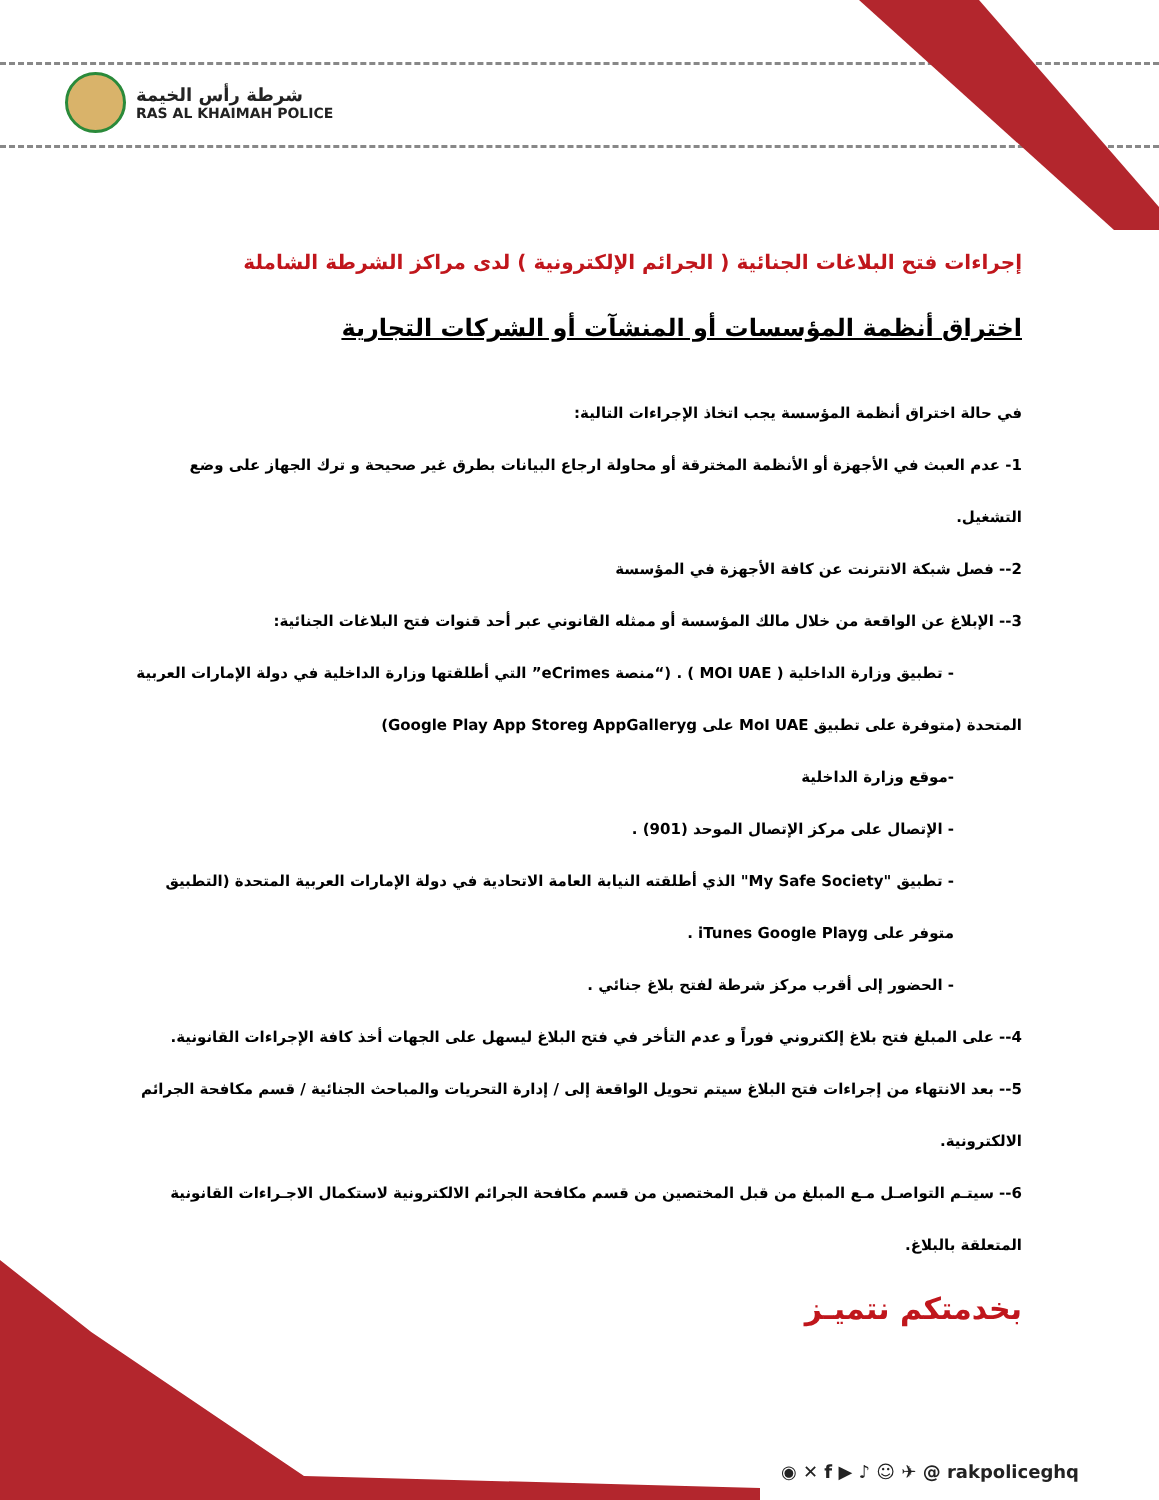شرطة رأس الخيمة
RAS AL KHAIMAH POLICE
إجراءات فتح البلاغات الجنائية ( الجرائم الإلكترونية ) لدى مراكز الشرطة الشاملة
اختراق أنظمة المؤسسات أو المنشآت أو الشركات التجارية
في حالة اختراق أنظمة المؤسسة يجب اتخاذ الإجراءات التالية:
1- عدم العبث في الأجهزة أو الأنظمة المخترقة أو محاولة ارجاع البيانات بطرق غير صحيحة و ترك الجهاز على وضع التشغيل.
2-- فصل شبكة الانترنت عن كافة الأجهزة في المؤسسة
3-- الإبلاغ عن الواقعة من خلال مالك المؤسسة أو ممثله القانوني عبر أحد قنوات فتح البلاغات الجنائية:
- تطبيق وزارة الداخلية ( MOI UAE ) . (“منصة eCrimes” التي أطلقتها وزارة الداخلية في دولة الإمارات العربية
المتحدة (متوفرة على تطبيق MoI UAE على Google Play App Storeg AppGalleryg)
-موقع وزارة الداخلية
- الإتصال على مركز الإتصال الموحد (901) .
- تطبيق "My Safe Society" الذي أطلقته النيابة العامة الاتحادية في دولة الإمارات العربية المتحدة (التطبيق
متوفر على iTunes Google Playg .
- الحضور إلى أقرب مركز شرطة لفتح بلاغ جنائي .
4-- على المبلغ فتح بلاغ إلكتروني فوراً و عدم التأخر في فتح البلاغ ليسهل على الجهات أخذ كافة الإجراءات القانونية.
5-- بعد الانتهاء من إجراءات فتح البلاغ سيتم تحويل الواقعة إلى / إدارة التحريات والمباحث الجنائية / قسم مكافحة الجرائم الالكترونية.
6-- سيتـم التواصـل مـع المبلغ من قبل المختصين من قسم مكافحة الجرائم الالكترونية لاستكمال الاجـراءات القانونية المتعلقة بالبلاغ.
بخدمتكم نتميـز
◉ ✕ f ▶ ♪ ☺ ✈ @ rakpoliceghq